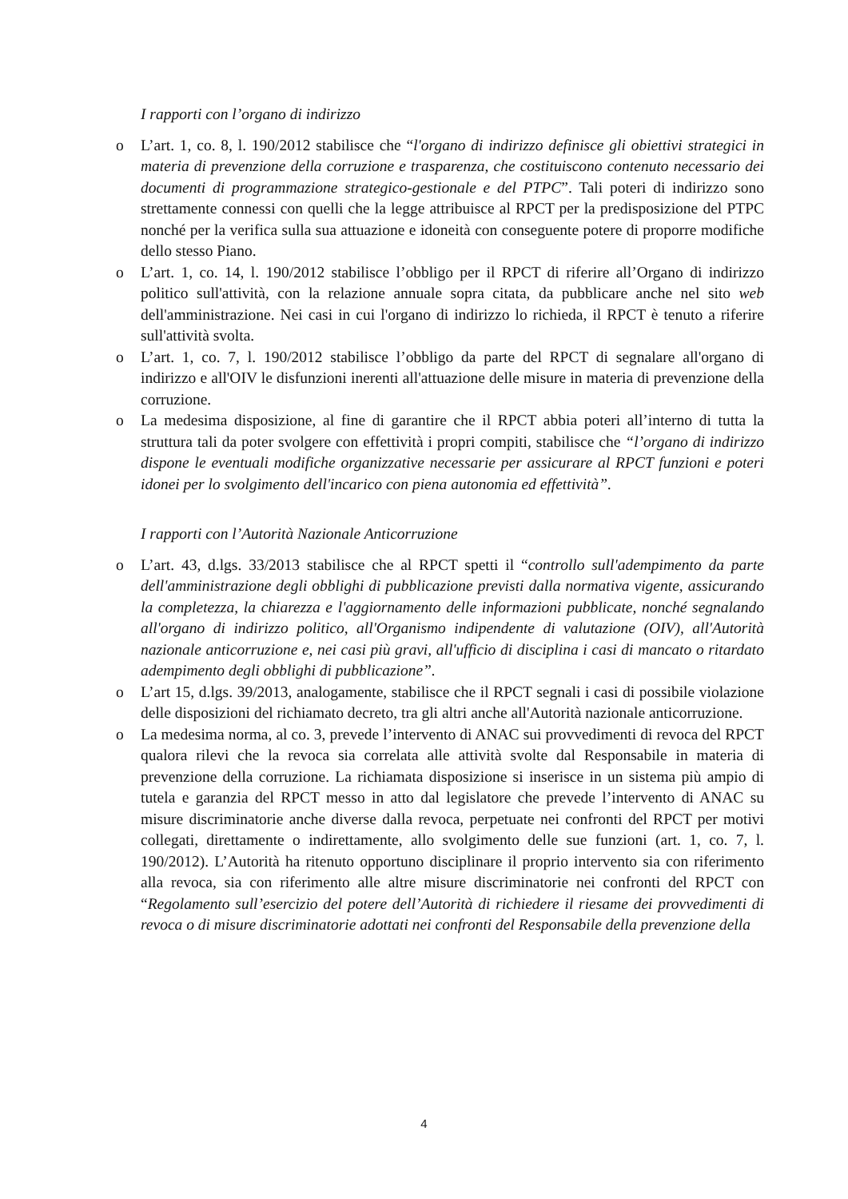I rapporti con l’organo di indirizzo
o L’art. 1, co. 8, l. 190/2012 stabilisce che “l'organo di indirizzo definisce gli obiettivi strategici in materia di prevenzione della corruzione e trasparenza, che costituiscono contenuto necessario dei documenti di programmazione strategico-gestionale e del PTPC”. Tali poteri di indirizzo sono strettamente connessi con quelli che la legge attribuisce al RPCT per la predisposizione del PTPC nonché per la verifica sulla sua attuazione e idoneità con conseguente potere di proporre modifiche dello stesso Piano.
o L’art. 1, co. 14, l. 190/2012 stabilisce l’obbligo per il RPCT di riferire all’Organo di indirizzo politico sull'attività, con la relazione annuale sopra citata, da pubblicare anche nel sito web dell'amministrazione. Nei casi in cui l'organo di indirizzo lo richieda, il RPCT è tenuto a riferire sull'attività svolta.
o L’art. 1, co. 7, l. 190/2012 stabilisce l’obbligo da parte del RPCT di segnalare all'organo di indirizzo e all'OIV le disfunzioni inerenti all'attuazione delle misure in materia di prevenzione della corruzione.
o La medesima disposizione, al fine di garantire che il RPCT abbia poteri all’interno di tutta la struttura tali da poter svolgere con effettività i propri compiti, stabilisce che “l’organo di indirizzo dispone le eventuali modifiche organizzative necessarie per assicurare al RPCT funzioni e poteri idonei per lo svolgimento dell'incarico con piena autonomia ed effettività”.
I rapporti con l’Autorità Nazionale Anticorruzione
o L’art. 43, d.lgs. 33/2013 stabilisce che al RPCT spetti il “controllo sull'adempimento da parte dell'amministrazione degli obblighi di pubblicazione previsti dalla normativa vigente, assicurando la completezza, la chiarezza e l'aggiornamento delle informazioni pubblicate, nonché segnalando all'organo di indirizzo politico, all'Organismo indipendente di valutazione (OIV), all'Autorità nazionale anticorruzione e, nei casi più gravi, all'ufficio di disciplina i casi di mancato o ritardato adempimento degli obblighi di pubblicazione”.
o L’art 15, d.lgs. 39/2013, analogamente, stabilisce che il RPCT segnali i casi di possibile violazione delle disposizioni del richiamato decreto, tra gli altri anche all'Autorità nazionale anticorruzione.
o La medesima norma, al co. 3, prevede l’intervento di ANAC sui provvedimenti di revoca del RPCT qualora rilevi che la revoca sia correlata alle attività svolte dal Responsabile in materia di prevenzione della corruzione. La richiamata disposizione si inserisce in un sistema più ampio di tutela e garanzia del RPCT messo in atto dal legislatore che prevede l’intervento di ANAC su misure discriminatorie anche diverse dalla revoca, perpetuate nei confronti del RPCT per motivi collegati, direttamente o indirettamente, allo svolgimento delle sue funzioni (art. 1, co. 7, l. 190/2012). L’Autorità ha ritenuto opportuno disciplinare il proprio intervento sia con riferimento alla revoca, sia con riferimento alle altre misure discriminatorie nei confronti del RPCT con “Regolamento sull’esercizio del potere dell’Autorità di richiedere il riesame dei provvedimenti di revoca o di misure discriminatorie adottati nei confronti del Responsabile della prevenzione della
4